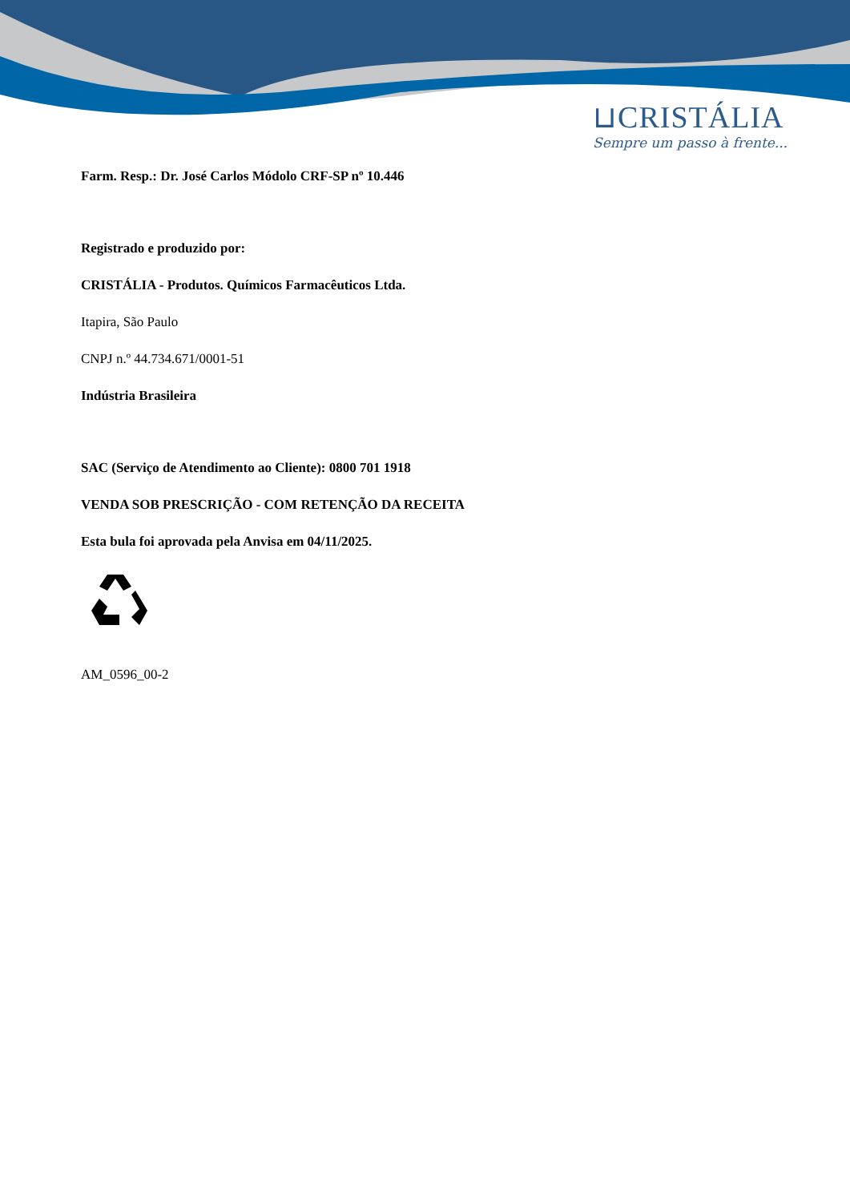⊔CRISTÁLIA
Sempre um passo à frente...
Farm. Resp.: Dr. José Carlos Módolo CRF-SP nº 10.446
Registrado e produzido por:
CRISTÁLIA - Produtos. Químicos Farmacêuticos Ltda.
Itapira, São Paulo
CNPJ n.º 44.734.671/0001-51
Indústria Brasileira
SAC (Serviço de Atendimento ao Cliente): 0800 701 1918
VENDA SOB PRESCRIÇÃO - COM RETENÇÃO DA RECEITA
Esta bula foi aprovada pela Anvisa em 04/11/2025.
AM_0596_00-2